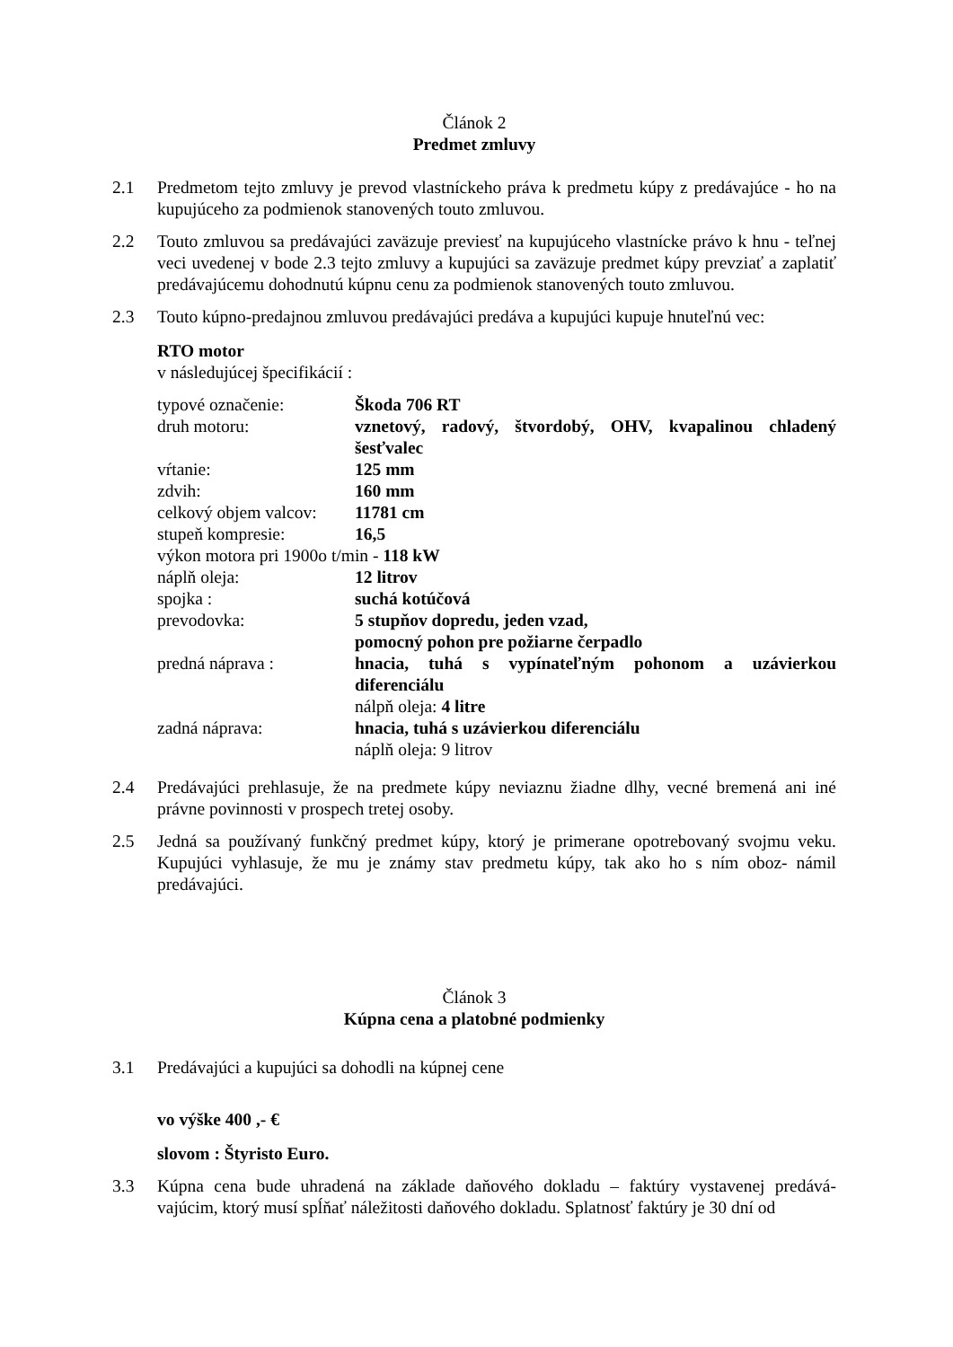Článok 2
Predmet zmluvy
2.1 Predmetom tejto zmluvy je prevod vlastníckeho práva k predmetu kúpy z predávajúce - ho na kupujúceho za podmienok stanovených touto zmluvou.
2.2 Touto zmluvou sa predávajúci zaväzuje previesť na kupujúceho vlastnícke právo k hnu - teľnej veci uvedenej v bode 2.3 tejto zmluvy a kupujúci sa zaväzuje predmet kúpy prevziať a zaplatiť predávajúcemu dohodnutú kúpnu cenu za podmienok stanovených touto zmluvou.
2.3 Touto kúpno-predajnou zmluvou predávajúci predáva a kupujúci kupuje hnuteľnú vec:
RTO motor
v následujúcej špecifikácií :
| typové označenie: | Škoda 706 RT |
| druh motoru: | vznetový, radový, štvordobý, OHV, kvapalinou chladený šesťvalec |
| vŕtanie: | 125 mm |
| zdvih: | 160 mm |
| celkový objem valcov: | 11781 cm |
| stupeň kompresie: | 16,5 |
| výkon motora pri 1900o t/min - 118 kW | |
| náplň oleja: | 12 litrov |
| spojka : | suchá kotúčová |
| prevodovka: | 5 stupňov dopredu, jeden vzad, pomocný pohon pre požiarne čerpadlo |
| predná náprava : | hnacia, tuhá s vypínateľným pohonom a uzávierkou diferenciálu nálpň oleja: 4 litre |
| zadná náprava: | hnacia, tuhá s uzávierkou diferenciálu náplň oleja: 9 litrov |
2.4 Predávajúci prehlasuje, že na predmete kúpy neviaznu žiadne dlhy, vecné bremená ani iné právne povinnosti v prospech tretej osoby.
2.5 Jedná sa používaný funkčný predmet kúpy, ktorý je primerane opotrebovaný svojmu veku. Kupujúci vyhlasuje, že mu je známy stav predmetu kúpy, tak ako ho s ním oboz- námil predávajúci.
Článok 3
Kúpna cena a platobné podmienky
3.1 Predávajúci a kupujúci sa dohodli na kúpnej cene
vo výške 400 ,- €
slovom : Štyristo Euro.
3.3 Kúpna cena bude uhradená na základe daňového dokladu – faktúry vystavenej predává- vajúcim, ktorý musí spĺňať náležitosti daňového dokladu. Splatnosť faktúry je 30 dní od